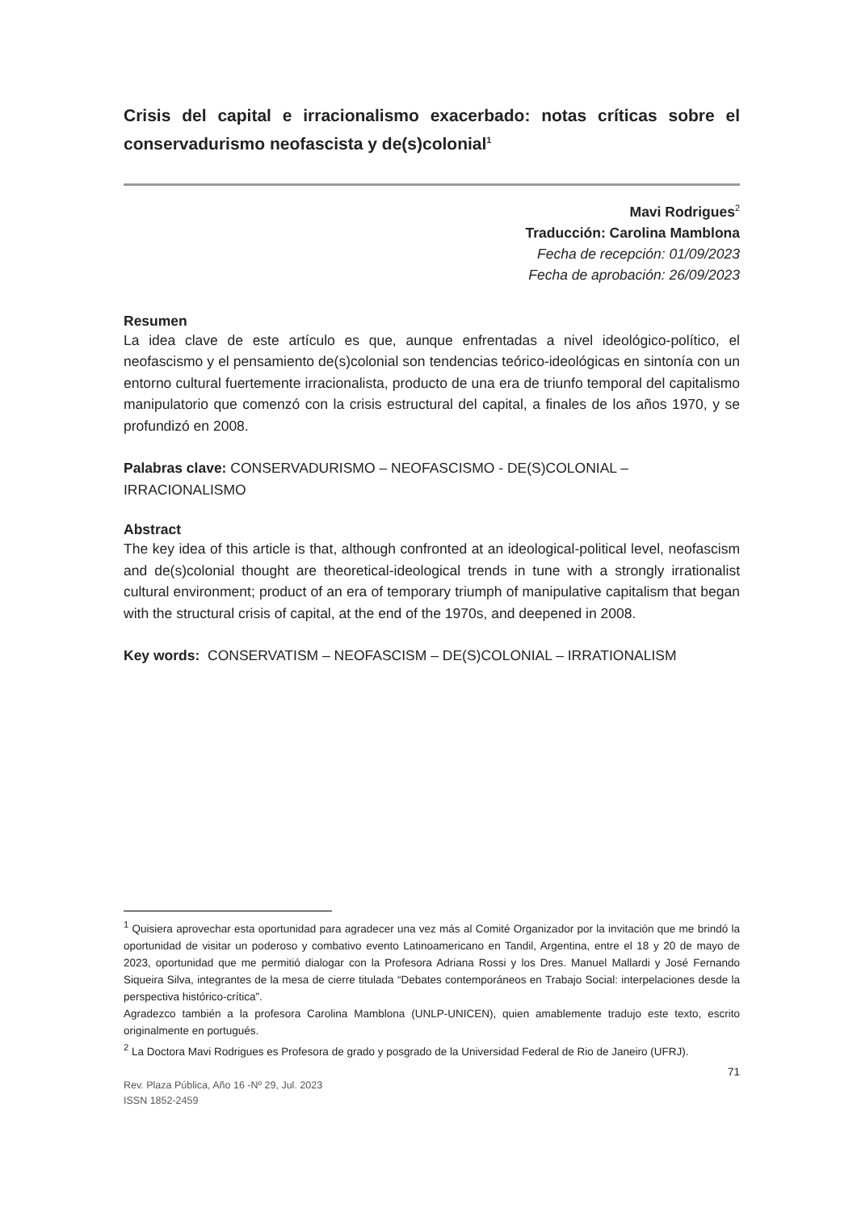Crisis del capital e irracionalismo exacerbado: notas críticas sobre el conservadurismo neofascista y de(s)colonial<sup>1</sup>
Mavi Rodrigues<sup>2</sup>
Traducción: Carolina Mamblona
Fecha de recepción: 01/09/2023
Fecha de aprobación: 26/09/2023
Resumen
La idea clave de este artículo es que, aunque enfrentadas a nivel ideológico-político, el neofascismo y el pensamiento de(s)colonial son tendencias teórico-ideológicas en sintonía con un entorno cultural fuertemente irracionalista, producto de una era de triunfo temporal del capitalismo manipulatorio que comenzó con la crisis estructural del capital, a finales de los años 1970, y se profundizó en 2008.
Palabras clave: CONSERVADURISMO – NEOFASCISMO - DE(S)COLONIAL – IRRACIONALISMO
Abstract
The key idea of this article is that, although confronted at an ideological-political level, neofascism and de(s)colonial thought are theoretical-ideological trends in tune with a strongly irrationalist cultural environment; product of an era of temporary triumph of manipulative capitalism that began with the structural crisis of capital, at the end of the 1970s, and deepened in 2008.
Key words: CONSERVATISM – NEOFASCISM – DE(S)COLONIAL – IRRATIONALISM
<sup>1</sup> Quisiera aprovechar esta oportunidad para agradecer una vez más al Comité Organizador por la invitación que me brindó la oportunidad de visitar un poderoso y combativo evento Latinoamericano en Tandil, Argentina, entre el 18 y 20 de mayo de 2023, oportunidad que me permitió dialogar con la Profesora Adriana Rossi y los Dres. Manuel Mallardi y José Fernando Siqueira Silva, integrantes de la mesa de cierre titulada “Debates contemporáneos en Trabajo Social: interpelaciones desde la perspectiva histórico-crítica”.
Agradezco también a la profesora Carolina Mamblona (UNLP-UNICEN), quien amablemente tradujo este texto, escrito originalmente en portugués.
<sup>2</sup> La Doctora Mavi Rodrigues es Profesora de grado y posgrado de la Universidad Federal de Rio de Janeiro (UFRJ).
71
Rev. Plaza Pública, Año 16 -Nº 29, Jul. 2023
ISSN 1852-2459